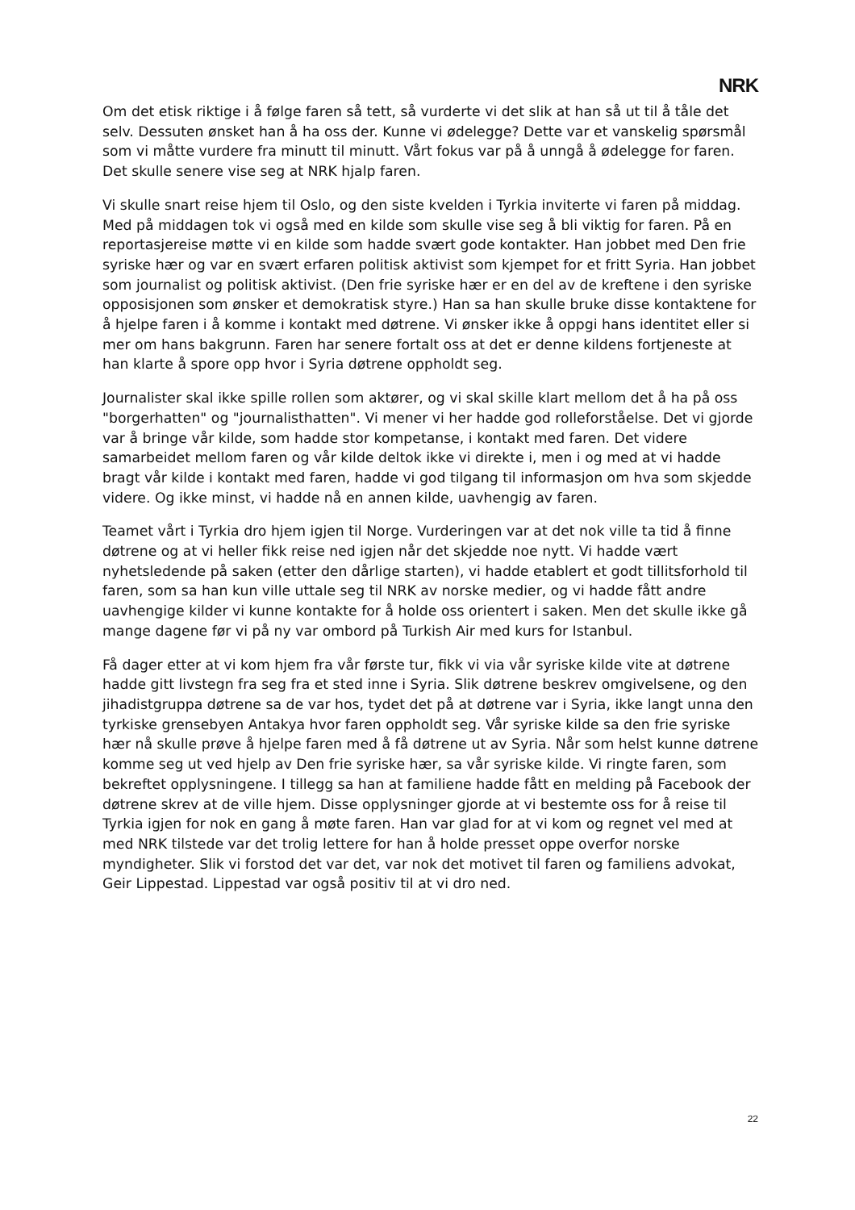NRK
Om det etisk riktige i å følge faren så tett, så vurderte vi det slik at han så ut til å tåle det selv. Dessuten ønsket han å ha oss der. Kunne vi ødelegge? Dette var et vanskelig spørsmål som vi måtte vurdere fra minutt til minutt. Vårt fokus var på å unngå å ødelegge for faren. Det skulle senere vise seg at NRK hjalp faren.
Vi skulle snart reise hjem til Oslo, og den siste kvelden i Tyrkia inviterte vi faren på middag. Med på middagen tok vi også med en kilde som skulle vise seg å bli viktig for faren. På en reportasjereise møtte vi en kilde som hadde svært gode kontakter. Han jobbet med Den frie syriske hær og var en svært erfaren politisk aktivist som kjempet for et fritt Syria. Han jobbet som journalist og politisk aktivist. (Den frie syriske hær er en del av de kreftene i den syriske opposisjonen som ønsker et demokratisk styre.) Han sa han skulle bruke disse kontaktene for å hjelpe faren i å komme i kontakt med døtrene. Vi ønsker ikke å oppgi hans identitet eller si mer om hans bakgrunn. Faren har senere fortalt oss at det er denne kildens fortjeneste at han klarte å spore opp hvor i Syria døtrene oppholdt seg.
Journalister skal ikke spille rollen som aktører, og vi skal skille klart mellom det å ha på oss "borgerhatten" og "journalisthatten". Vi mener vi her hadde god rolleforståelse. Det vi gjorde var å bringe vår kilde, som hadde stor kompetanse, i kontakt med faren. Det videre samarbeidet mellom faren og vår kilde deltok ikke vi direkte i, men i og med at vi hadde bragt vår kilde i kontakt med faren, hadde vi god tilgang til informasjon om hva som skjedde videre. Og ikke minst, vi hadde nå en annen kilde, uavhengig av faren.
Teamet vårt i Tyrkia dro hjem igjen til Norge. Vurderingen var at det nok ville ta tid å finne døtrene og at vi heller fikk reise ned igjen når det skjedde noe nytt. Vi hadde vært nyhetsledende på saken (etter den dårlige starten), vi hadde etablert et godt tillitsforhold til faren, som sa han kun ville uttale seg til NRK av norske medier, og vi hadde fått andre uavhengige kilder vi kunne kontakte for å holde oss orientert i saken. Men det skulle ikke gå mange dagene før vi på ny var ombord på Turkish Air med kurs for Istanbul.
Få dager etter at vi kom hjem fra vår første tur, fikk vi via vår syriske kilde vite at døtrene hadde gitt livstegn fra seg fra et sted inne i Syria. Slik døtrene beskrev omgivelsene, og den jihadistgruppa døtrene sa de var hos, tydet det på at døtrene var i Syria, ikke langt unna den tyrkiske grensebyen Antakya hvor faren oppholdt seg. Vår syriske kilde sa den frie syriske hær nå skulle prøve å hjelpe faren med å få døtrene ut av Syria. Når som helst kunne døtrene komme seg ut ved hjelp av Den frie syriske hær, sa vår syriske kilde. Vi ringte faren, som bekreftet opplysningene. I tillegg sa han at familiene hadde fått en melding på Facebook der døtrene skrev at de ville hjem. Disse opplysninger gjorde at vi bestemte oss for å reise til Tyrkia igjen for nok en gang å møte faren. Han var glad for at vi kom og regnet vel med at med NRK tilstede var det trolig lettere for han å holde presset oppe overfor norske myndigheter. Slik vi forstod det var det, var nok det motivet til faren og familiens advokat, Geir Lippestad. Lippestad var også positiv til at vi dro ned.
22